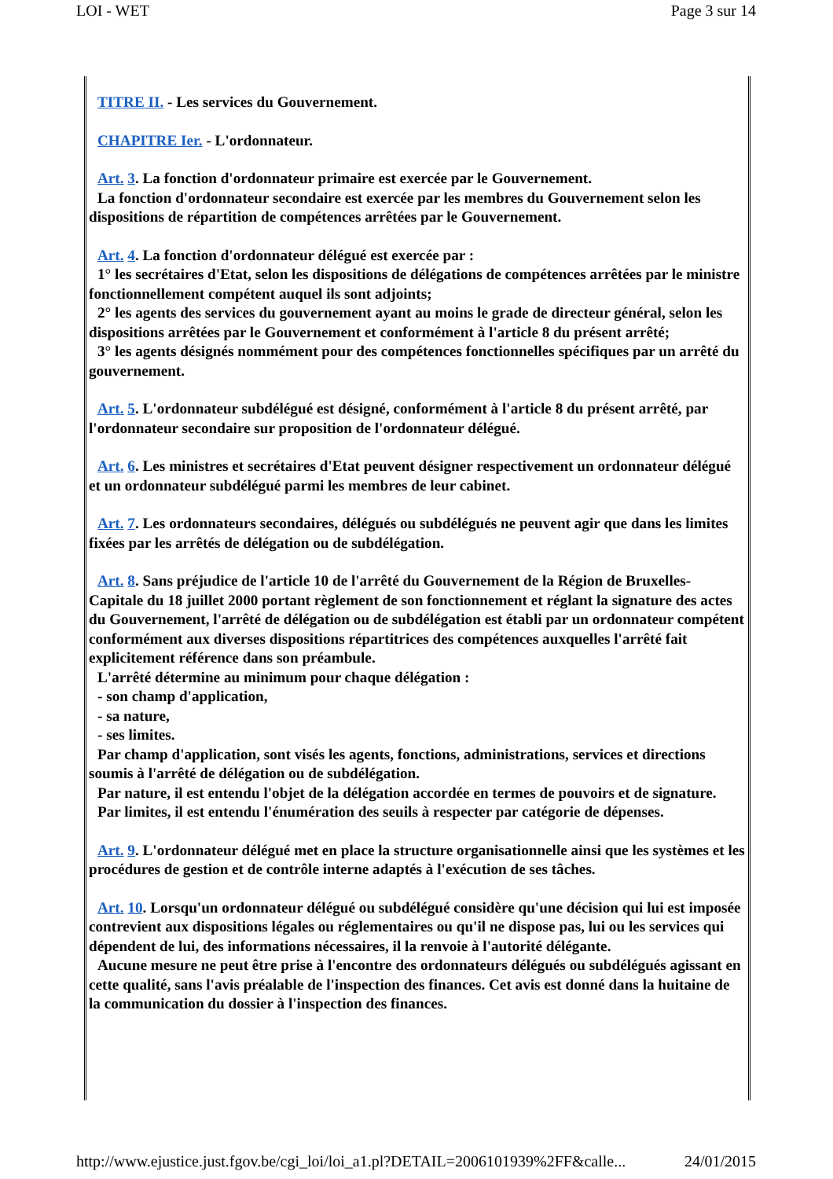LOI - WET Page 3 sur 14
TITRE II. - Les services du Gouvernement.
CHAPITRE Ier. - L'ordonnateur.
Art. 3. La fonction d'ordonnateur primaire est exercée par le Gouvernement.
La fonction d'ordonnateur secondaire est exercée par les membres du Gouvernement selon les dispositions de répartition de compétences arrêtées par le Gouvernement.
Art. 4. La fonction d'ordonnateur délégué est exercée par :
1° les secrétaires d'Etat, selon les dispositions de délégations de compétences arrêtées par le ministre fonctionnellement compétent auquel ils sont adjoints;
2° les agents des services du gouvernement ayant au moins le grade de directeur général, selon les dispositions arrêtées par le Gouvernement et conformément à l'article 8 du présent arrêté;
3° les agents désignés nommément pour des compétences fonctionnelles spécifiques par un arrêté du gouvernement.
Art. 5. L'ordonnateur subdélégué est désigné, conformément à l'article 8 du présent arrêté, par l'ordonnateur secondaire sur proposition de l'ordonnateur délégué.
Art. 6. Les ministres et secrétaires d'Etat peuvent désigner respectivement un ordonnateur délégué et un ordonnateur subdélégué parmi les membres de leur cabinet.
Art. 7. Les ordonnateurs secondaires, délégués ou subdélégués ne peuvent agir que dans les limites fixées par les arrêtés de délégation ou de subdélégation.
Art. 8. Sans préjudice de l'article 10 de l'arrêté du Gouvernement de la Région de Bruxelles-Capitale du 18 juillet 2000 portant règlement de son fonctionnement et réglant la signature des actes du Gouvernement, l'arrêté de délégation ou de subdélégation est établi par un ordonnateur compétent conformément aux diverses dispositions répartitrices des compétences auxquelles l'arrêté fait explicitement référence dans son préambule.
L'arrêté détermine au minimum pour chaque délégation :
- son champ d'application,
- sa nature,
- ses limites.
Par champ d'application, sont visés les agents, fonctions, administrations, services et directions soumis à l'arrêté de délégation ou de subdélégation.
Par nature, il est entendu l'objet de la délégation accordée en termes de pouvoirs et de signature.
Par limites, il est entendu l'énumération des seuils à respecter par catégorie de dépenses.
Art. 9. L'ordonnateur délégué met en place la structure organisationnelle ainsi que les systèmes et les procédures de gestion et de contrôle interne adaptés à l'exécution de ses tâches.
Art. 10. Lorsqu'un ordonnateur délégué ou subdélégué considère qu'une décision qui lui est imposée contrevient aux dispositions légales ou réglementaires ou qu'il ne dispose pas, lui ou les services qui dépendent de lui, des informations nécessaires, il la renvoie à l'autorité délégante.
Aucune mesure ne peut être prise à l'encontre des ordonnateurs délégués ou subdélégués agissant en cette qualité, sans l'avis préalable de l'inspection des finances. Cet avis est donné dans la huitaine de la communication du dossier à l'inspection des finances.
http://www.ejustice.just.fgov.be/cgi_loi/loi_a1.pl?DETAIL=2006101939%2FF&calle... 24/01/2015